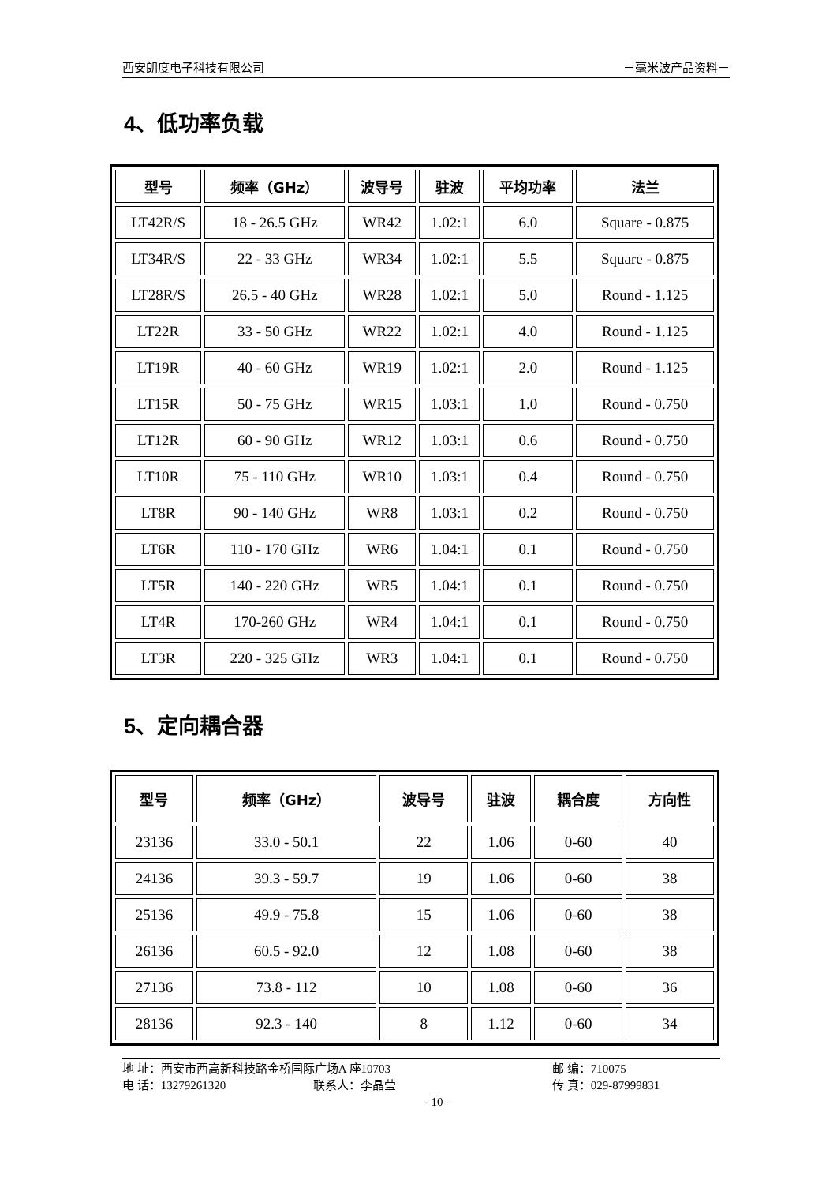西安朗度电子科技有限公司 －毫米波产品资料－
4、低功率负载
| 型号 | 频率（GHz） | 波导号 | 驻波 | 平均功率 | 法兰 |
| --- | --- | --- | --- | --- | --- |
| LT42R/S | 18 - 26.5 GHz | WR42 | 1.02:1 | 6.0 | Square - 0.875 |
| LT34R/S | 22 - 33 GHz | WR34 | 1.02:1 | 5.5 | Square - 0.875 |
| LT28R/S | 26.5 - 40 GHz | WR28 | 1.02:1 | 5.0 | Round - 1.125 |
| LT22R | 33 - 50 GHz | WR22 | 1.02:1 | 4.0 | Round - 1.125 |
| LT19R | 40 - 60 GHz | WR19 | 1.02:1 | 2.0 | Round - 1.125 |
| LT15R | 50 - 75 GHz | WR15 | 1.03:1 | 1.0 | Round - 0.750 |
| LT12R | 60 - 90 GHz | WR12 | 1.03:1 | 0.6 | Round - 0.750 |
| LT10R | 75 - 110 GHz | WR10 | 1.03:1 | 0.4 | Round - 0.750 |
| LT8R | 90 - 140 GHz | WR8 | 1.03:1 | 0.2 | Round - 0.750 |
| LT6R | 110 - 170 GHz | WR6 | 1.04:1 | 0.1 | Round - 0.750 |
| LT5R | 140 - 220 GHz | WR5 | 1.04:1 | 0.1 | Round - 0.750 |
| LT4R | 170-260 GHz | WR4 | 1.04:1 | 0.1 | Round - 0.750 |
| LT3R | 220 - 325 GHz | WR3 | 1.04:1 | 0.1 | Round - 0.750 |
5、定向耦合器
| 型号 | 频率（GHz） | 波导号 | 驻波 | 耦合度 | 方向性 |
| --- | --- | --- | --- | --- | --- |
| 23136 | 33.0 - 50.1 | 22 | 1.06 | 0-60 | 40 |
| 24136 | 39.3 - 59.7 | 19 | 1.06 | 0-60 | 38 |
| 25136 | 49.9 - 75.8 | 15 | 1.06 | 0-60 | 38 |
| 26136 | 60.5 - 92.0 | 12 | 1.08 | 0-60 | 38 |
| 27136 | 73.8 - 112 | 10 | 1.08 | 0-60 | 36 |
| 28136 | 92.3 - 140 | 8 | 1.12 | 0-60 | 34 |
地 址：西安市西高新科技路金桥国际广场A 座10703 邮 编：710075
电 话：13279261320 联系人：李晶莹 传 真：029-87999831
- 10 -